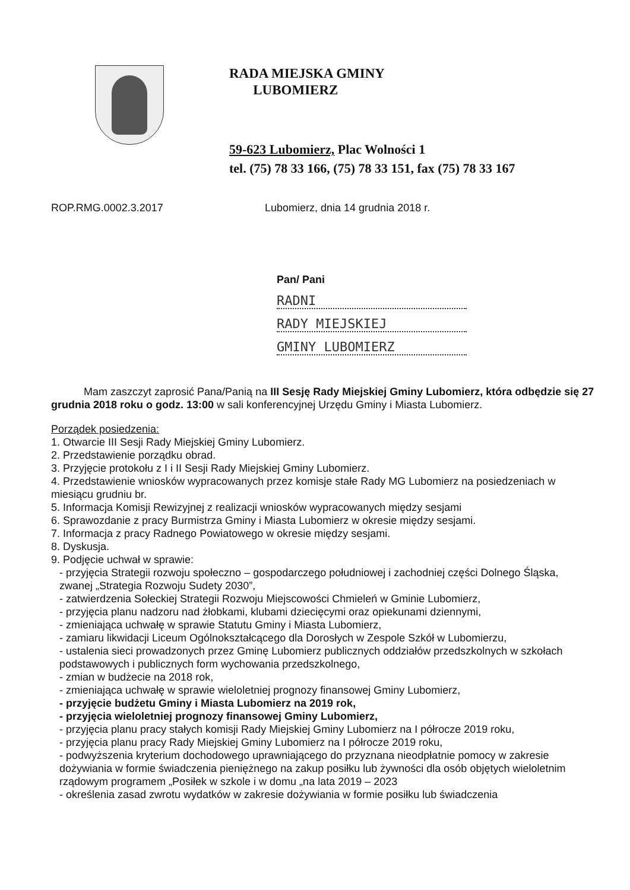RADA MIEJSKA GMINY
LUBOMIERZ
59-623 Lubomierz, Plac Wolności 1
tel. (75) 78 33 166, (75) 78 33 151, fax (75) 78 33 167
ROP.RMG.0002.3.2017 Lubomierz, dnia 14 grudnia 2018 r.
Pan/ Pani
RADNI
RADY MIEJSKIEJ
GMINY LUBOMIERZ
Mam zaszczyt zaprosić Pana/Panią na III Sesję Rady Miejskiej Gminy Lubomierz, która odbędzie się 27 grudnia 2018 roku o godz. 13:00 w sali konferencyjnej Urzędu Gminy i Miasta Lubomierz.
Porządek posiedzenia:
1. Otwarcie III Sesji Rady Miejskiej Gminy Lubomierz.
2. Przedstawienie porządku obrad.
3. Przyjęcie protokołu z I i II Sesji Rady Miejskiej Gminy Lubomierz.
4. Przedstawienie wniosków wypracowanych przez komisje stałe Rady MG Lubomierz na posiedzeniach w miesiącu grudniu br.
5. Informacja Komisji Rewizyjnej z realizacji wniosków wypracowanych między sesjami
6. Sprawozdanie z pracy Burmistrza Gminy i Miasta Lubomierz w okresie między sesjami.
7. Informacja z pracy Radnego Powiatowego w okresie między sesjami.
8. Dyskusja.
9. Podjęcie uchwał w sprawie:
- przyjęcia Strategii rozwoju społeczno – gospodarczego południowej i zachodniej części Dolnego Śląska, zwanej „Strategia Rozwoju Sudety 2030”,
- zatwierdzenia Sołeckiej Strategii Rozwoju Miejscowości Chmieleń w Gminie Lubomierz,
- przyjęcia planu nadzoru nad żłobkami, klubami dziecięcymi oraz opiekunami dziennymi,
- zmieniająca uchwałę w sprawie Statutu Gminy i Miasta Lubomierz,
- zamiaru likwidacji Liceum Ogólnokształcącego dla Dorosłych w Zespole Szkół w Lubomierzu,
- ustalenia sieci prowadzonych przez Gminę Lubomierz publicznych oddziałów przedszkolnych w szkołach podstawowych i publicznych form wychowania przedszkolnego,
- zmian w budżecie na 2018 rok,
- zmieniająca uchwałę w sprawie wieloletniej prognozy finansowej Gminy Lubomierz,
- przyjęcie budżetu Gminy i Miasta Lubomierz na 2019 rok,
- przyjęcia wieloletniej prognozy finansowej Gminy Lubomierz,
- przyjęcia planu pracy stałych komisji Rady Miejskiej Gminy Lubomierz na I półrocze 2019 roku,
- przyjęcia planu pracy Rady Miejskiej Gminy Lubomierz na I półrocze 2019 roku,
- podwyższenia kryterium dochodowego uprawniającego do przyznana nieodpłatnie pomocy w zakresie dożywiania w formie świadczenia pieniężnego na zakup posiłku lub żywności dla osób objętych wieloletnim rządowym programem „Posiłek w szkole i w domu „na lata 2019 – 2023
- określenia zasad zwrotu wydatków w zakresie dożywiania w formie posiłku lub świadczenia